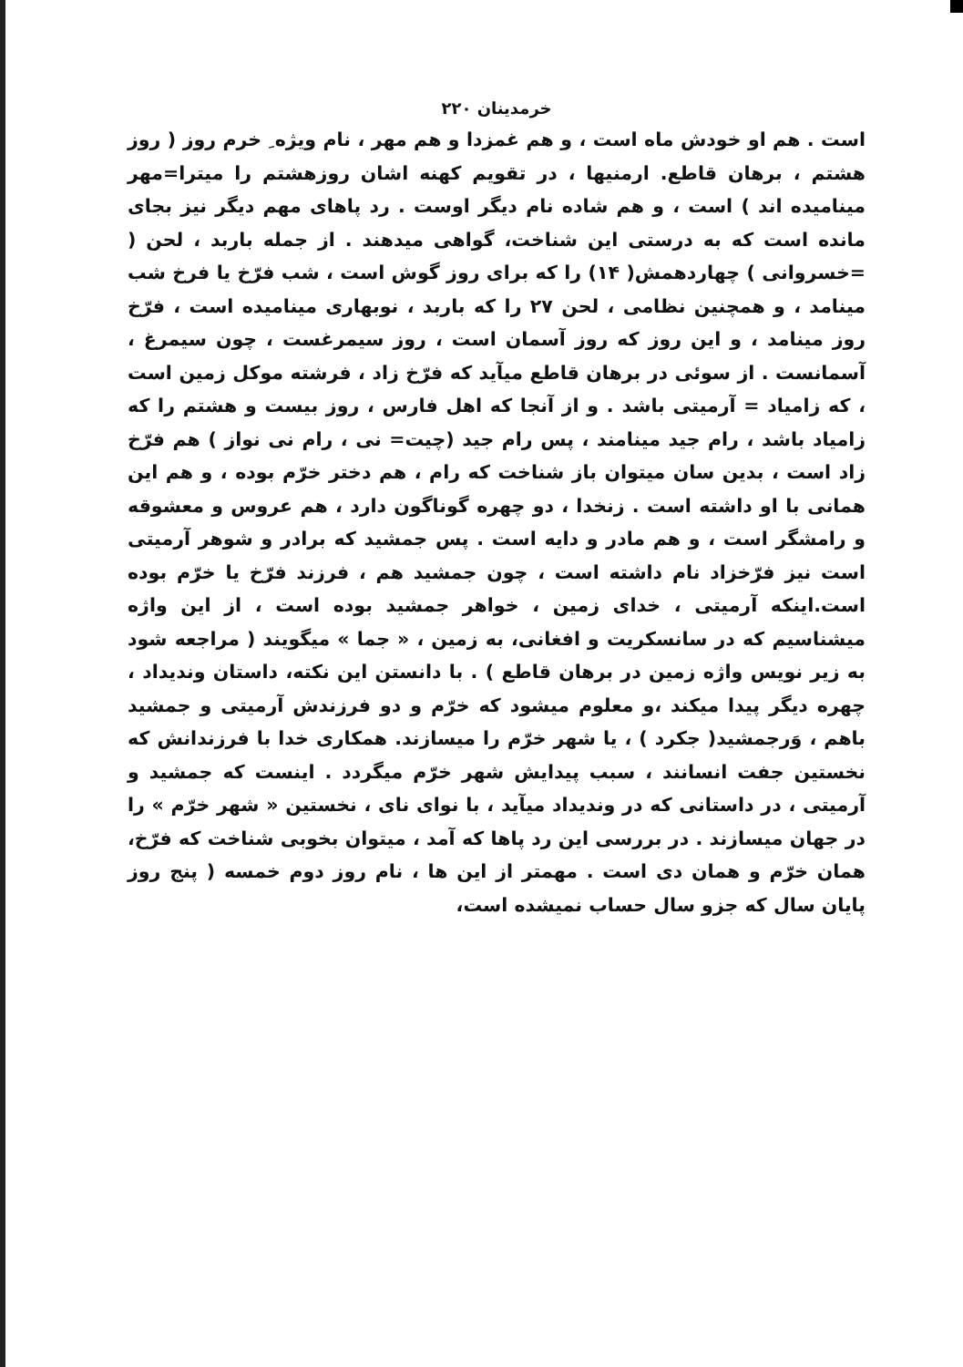خرمدینان ۲۲۰
است . هم او خودش ماه است ، و هم غمزدا و هم مهر ، نام ویژه ِ خرم روز ( روز هشتم ، برهان قاطع. ارمنیها ، در تقویم کهنه اشان روزهشتم را میترا=مهر مینامیده اند ) است ، و هم شاده نام دیگر اوست . رد پاهای مهم دیگر نیز بجای مانده است که به درستی این شناخت، گواهی میدهند . از جمله باربد ، لحن ( =خسروانی ) چهاردهمش( ۱۴) را که برای روز گوش است ، شب فرّخ یا فرخ شب مینامد ، و همچنین نظامی ، لحن ۲۷ را که باربد ، نوبهاری مینامیده است ، فرّخ روز مینامد ، و این روز که روز آسمان است ، روز سیمرغست ، چون سیمرغ ، آسمانست . از سوئی در برهان قاطع میآید که فرّخ زاد ، فرشته موکل زمین است ، که زامیاد = آرمیتی باشد . و از آنجا که اهل فارس ، روز بیست و هشتم را که زامیاد باشد ، رام جید مینامند ، پس رام جید (چیت= نی ، رام نی نواز ) هم فرّخ زاد است ، بدین سان میتوان باز شناخت که رام ، هم دختر خرّم بوده ، و هم این همانی با او داشته است . زنخدا ، دو چهره گوناگون دارد ، هم عروس و معشوقه و رامشگر است ، و هم مادر و دایه است . پس جمشید که برادر و شوهر آرمیتی است نیز فرّخزاد نام داشته است ، چون جمشید هم ، فرزند فرّخ یا خرّم بوده است.اینکه آرمیتی ، خدای زمین ، خواهر جمشید بوده است ، از این واژه میشناسیم که در سانسکریت و افغانی، به زمین ، « جما » میگویند ( مراجعه شود به زیر نویس واژه زمین در برهان قاطع ) . با دانستن این نکته، داستان وندیداد ، چهره دیگر پیدا میکند ،و معلوم میشود که خرّم و دو فرزندش آرمیتی و جمشید باهم ، وَرجمشید( جکرد ) ، یا شهر خرّم را میسازند. همکاری خدا با فرزندانش که نخستین جفت انسانند ، سبب پیدایش شهر خرّم میگردد . اینست که جمشید و آرمیتی ، در داستانی که در وندیداد میآید ، با نوای نای ، نخستین « شهر خرّم » را در جهان میسازند . در بررسی این رد پاها که آمد ، میتوان بخوبی شناخت که فرّخ، همان خرّم و همان دی است . مهمتر از این ها ، نام روز دوم خمسه ( پنج روز پایان سال که جزو سال حساب نمیشده است،